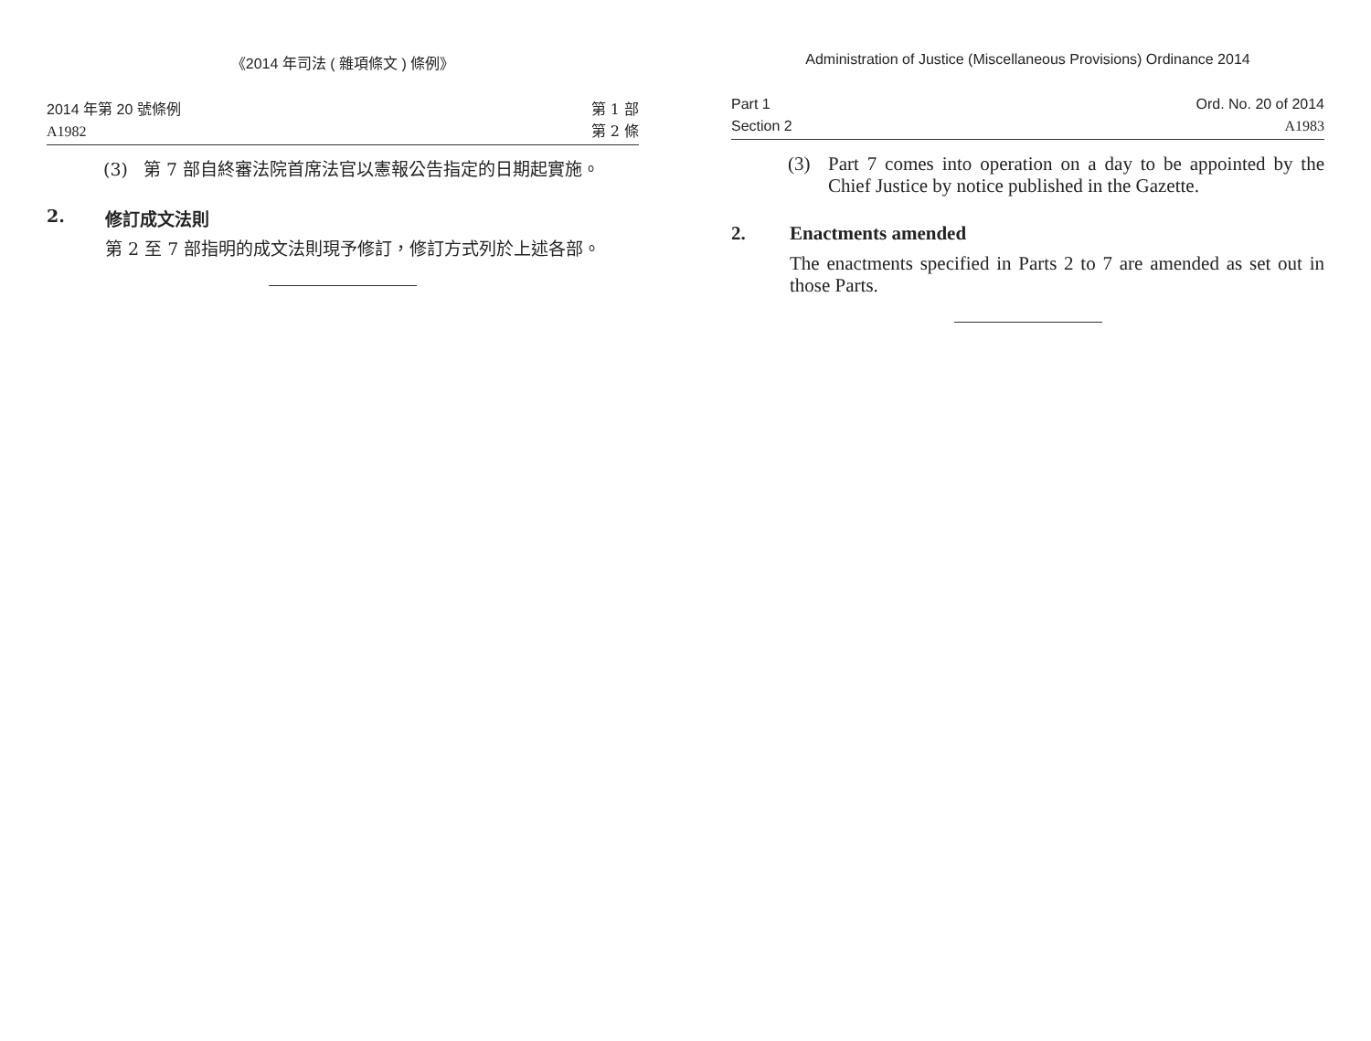《2014 年司法 ( 雜項條文 ) 條例》
2014 年第 20 號條例
A1982
第 1 部
第 2 條
(3) 第 7 部自終審法院首席法官以憲報公告指定的日期起實施。
2. 修訂成文法則
第 2 至 7 部指明的成文法則現予修訂，修訂方式列於上述各部。
Administration of Justice (Miscellaneous Provisions) Ordinance 2014
Part 1
Section 2
Ord. No. 20 of 2014
A1983
(3) Part 7 comes into operation on a day to be appointed by the Chief Justice by notice published in the Gazette.
2. Enactments amended
The enactments specified in Parts 2 to 7 are amended as set out in those Parts.